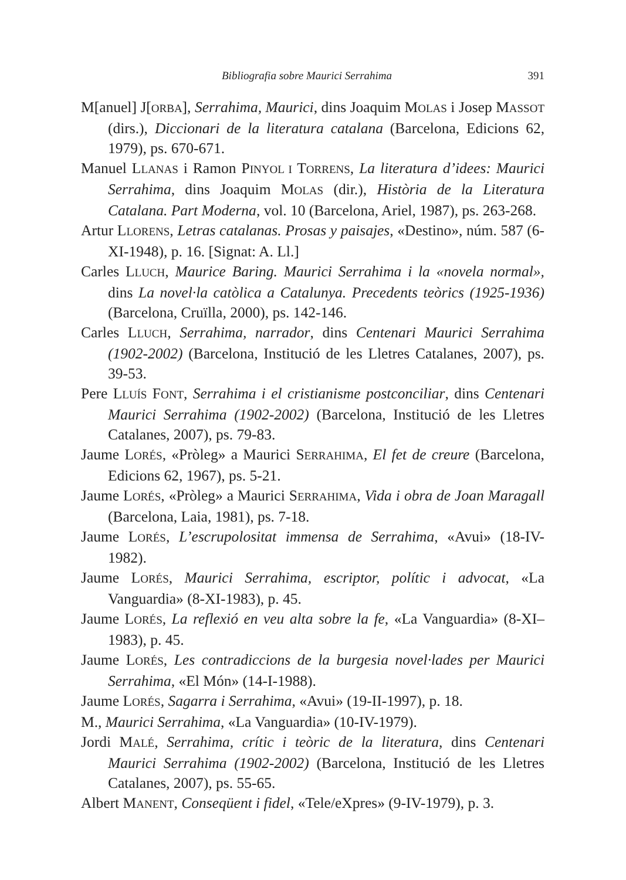Bibliografia sobre Maurici Serrahima 391
M[anuel] J[ORBA], Serrahima, Maurici, dins Joaquim MOLAS i Josep MASSOT (dirs.), Diccionari de la literatura catalana (Barcelona, Edicions 62, 1979), ps. 670-671.
Manuel LLANAS i Ramon PINYOL I TORRENS, La literatura d’idees: Maurici Serrahima, dins Joaquim MOLAS (dir.), Història de la Literatura Catalana. Part Moderna, vol. 10 (Barcelona, Ariel, 1987), ps. 263-268.
Artur LLORENS, Letras catalanas. Prosas y paisajes, «Destino», núm. 587 (6-XI-1948), p. 16. [Signat: A. Ll.]
Carles LLUCH, Maurice Baring. Maurici Serrahima i la «novela normal», dins La novel·la catòlica a Catalunya. Precedents teòrics (1925-1936) (Barcelona, Cruïlla, 2000), ps. 142-146.
Carles LLUCH, Serrahima, narrador, dins Centenari Maurici Serrahima (1902-2002) (Barcelona, Institució de les Lletres Catalanes, 2007), ps. 39-53.
Pere LLUÍS FONT, Serrahima i el cristianisme postconciliar, dins Centenari Maurici Serrahima (1902-2002) (Barcelona, Institució de les Lletres Catalanes, 2007), ps. 79-83.
Jaume LORÉS, «Pròleg» a Maurici SERRAHIMA, El fet de creure (Barcelona, Edicions 62, 1967), ps. 5-21.
Jaume LORÉS, «Pròleg» a Maurici SERRAHIMA, Vida i obra de Joan Maragall (Barcelona, Laia, 1981), ps. 7-18.
Jaume LORÉS, L’escrupolositat immensa de Serrahima, «Avui» (18-IV-1982).
Jaume LORÉS, Maurici Serrahima, escriptor, polític i advocat, «La Vanguardia» (8-XI-1983), p. 45.
Jaume LORÉS, La reflexió en veu alta sobre la fe, «La Vanguardia» (8-XI–1983), p. 45.
Jaume LORÉS, Les contradiccions de la burgesia novel·lades per Maurici Serrahima, «El Món» (14-I-1988).
Jaume LORÉS, Sagarra i Serrahima, «Avui» (19-II-1997), p. 18.
M., Maurici Serrahima, «La Vanguardia» (10-IV-1979).
Jordi MALÉ, Serrahima, crític i teòric de la literatura, dins Centenari Maurici Serrahima (1902-2002) (Barcelona, Institució de les Lletres Catalanes, 2007), ps. 55-65.
Albert MANENT, Conseqüent i fidel, «Tele/eXpres» (9-IV-1979), p. 3.